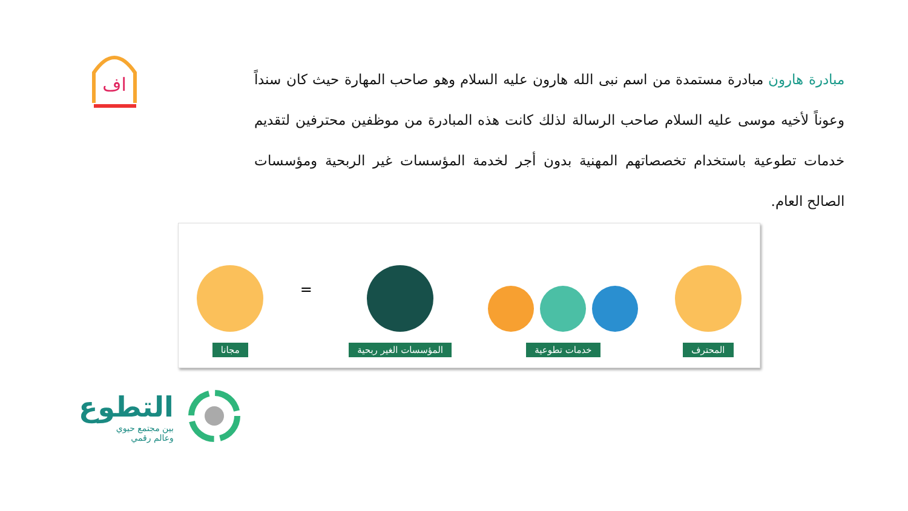اف
مبادرة هارون مبادرة مستمدة من اسم نبى الله هارون عليه السلام وهو صاحب المهارة حيث كان سنداً وعوناً لأخيه موسى عليه السلام صاحب الرسالة لذلك كانت هذه المبادرة من موظفين محترفين لتقديم خدمات تطوعية باستخدام تخصصاتهم المهنية بدون أجر لخدمة المؤسسات غير الربحية ومؤسسات الصالح العام.
المحترف
خدمات تطوعية
المؤسسات الغير ربحية
=
مجانا
التطوع
بين مجتمع حيوي
وعالم رقمي